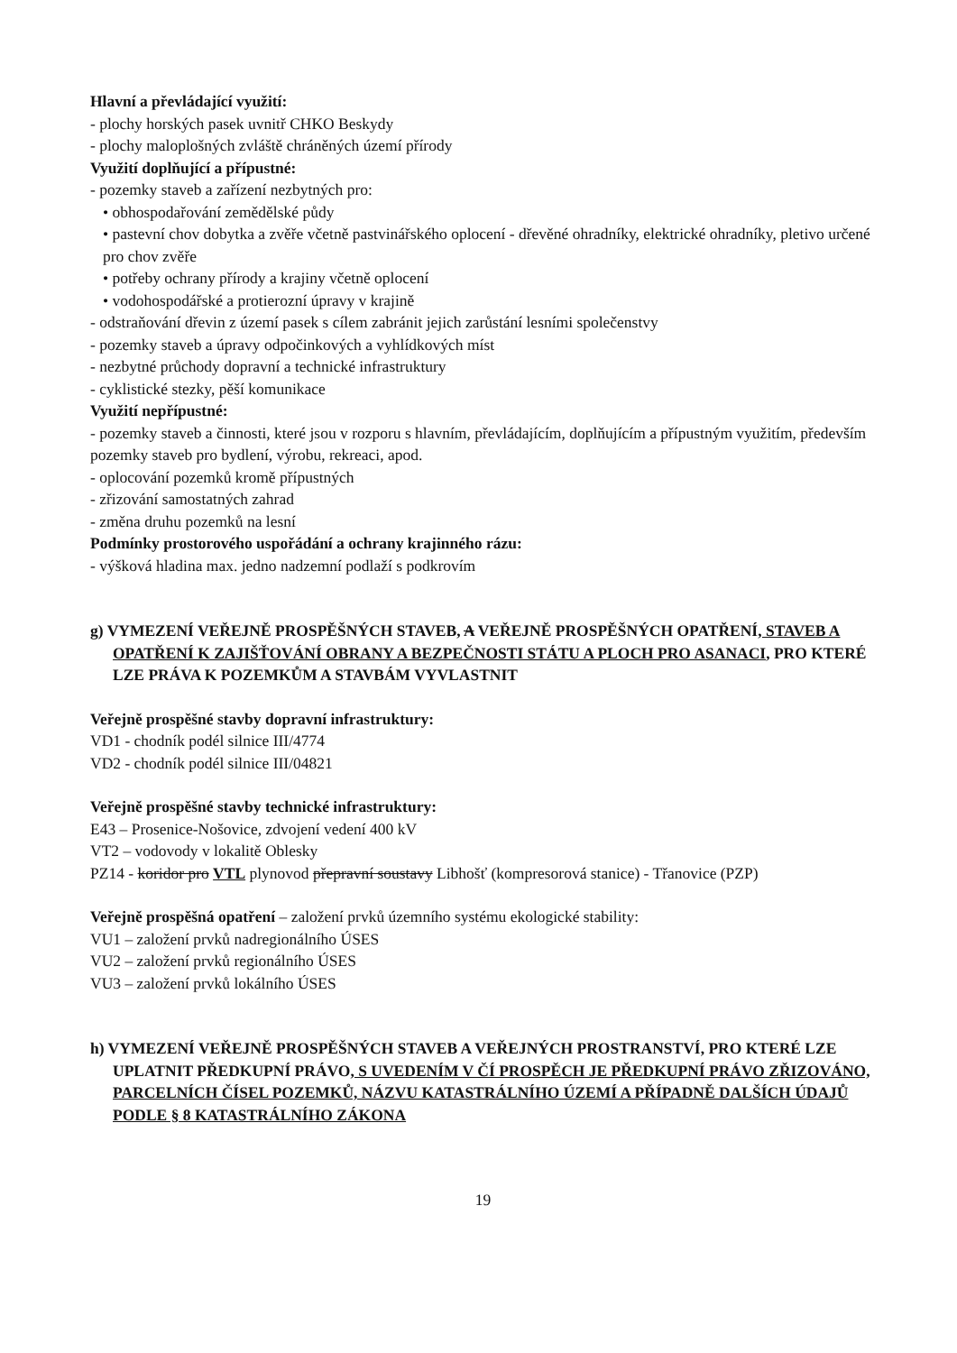Hlavní a převládající využití:
- plochy horských pasek uvnitř CHKO Beskydy
- plochy maloplošných zvláště chráněných území přírody
Využití doplňující a přípustné:
- pozemky staveb a zařízení nezbytných pro:
• obhospodařování zemědělské půdy
• pastevní chov dobytka a zvěře včetně pastvinářského oplocení - dřevěné ohradníky, elektrické ohradníky, pletivo určené pro chov zvěře
• potřeby ochrany přírody a krajiny včetně oplocení
• vodohospodářské a protierozní úpravy v krajině
- odstraňování dřevin z území pasek s cílem zabránit jejich zarůstání lesními společenstvy
- pozemky staveb a úpravy odpočinkových a vyhlídkových míst
- nezbytné průchody dopravní a technické infrastruktury
- cyklistické stezky, pěší komunikace
Využití nepřípustné:
- pozemky staveb a činnosti, které jsou v rozporu s hlavním, převládajícím, doplňujícím a přípustným využitím, především pozemky staveb pro bydlení, výrobu, rekreaci, apod.
- oplocování pozemků kromě přípustných
- zřizování samostatných zahrad
- změna druhu pozemků na lesní
Podmínky prostorového uspořádání a ochrany krajinného rázu:
- výšková hladina max. jedno nadzemní podlaží s podkrovím
g) VYMEZENÍ VEŘEJNĚ PROSPĚŠNÝCH STAVEB, A VEŘEJNĚ PROSPĚŠNÝCH OPATŘENÍ, STAVEB A OPATŘENÍ K ZAJIŠŤOVÁNÍ OBRANY A BEZPEČNOSTI STÁTU A PLOCH PRO ASANACI, PRO KTERÉ LZE PRÁVA K POZEMKŮM A STAVBÁM VYVLASTNIT
Veřejně prospěšné stavby dopravní infrastruktury:
VD1 - chodník podél silnice III/4774
VD2 - chodník podél silnice III/04821
Veřejně prospěšné stavby technické infrastruktury:
E43 – Prosenice-Nošovice, zdvojení vedení 400 kV
VT2 – vodovody v lokalitě Oblesky
PZ14 - koridor pro VTL plynovod přepravní soustavy Libhošť (kompresorová stanice) - Třanovice (PZP)
Veřejně prospěšná opatření – založení prvků územního systému ekologické stability:
VU1 – založení prvků nadregionálního ÚSES
VU2 – založení prvků regionálního ÚSES
VU3 – založení prvků lokálního ÚSES
h) VYMEZENÍ VEŘEJNĚ PROSPĚŠNÝCH STAVEB A VEŘEJNÝCH PROSTRANSTVÍ, PRO KTERÉ LZE UPLATNIT PŘEDKUPNÍ PRÁVO, S UVEDENÍM V ČÍ PROSPĚCH JE PŘEDKUPNÍ PRÁVO ZŘIZOVÁNO, PARCELNÍCH ČÍSEL POZEMKŮ, NÁZVU KATASTRÁLNÍHO ÚZEMÍ A PŘÍPADNĚ DALŠÍCH ÚDAJŮ PODLE § 8 KATASTRÁLNÍHO ZÁKONA
19